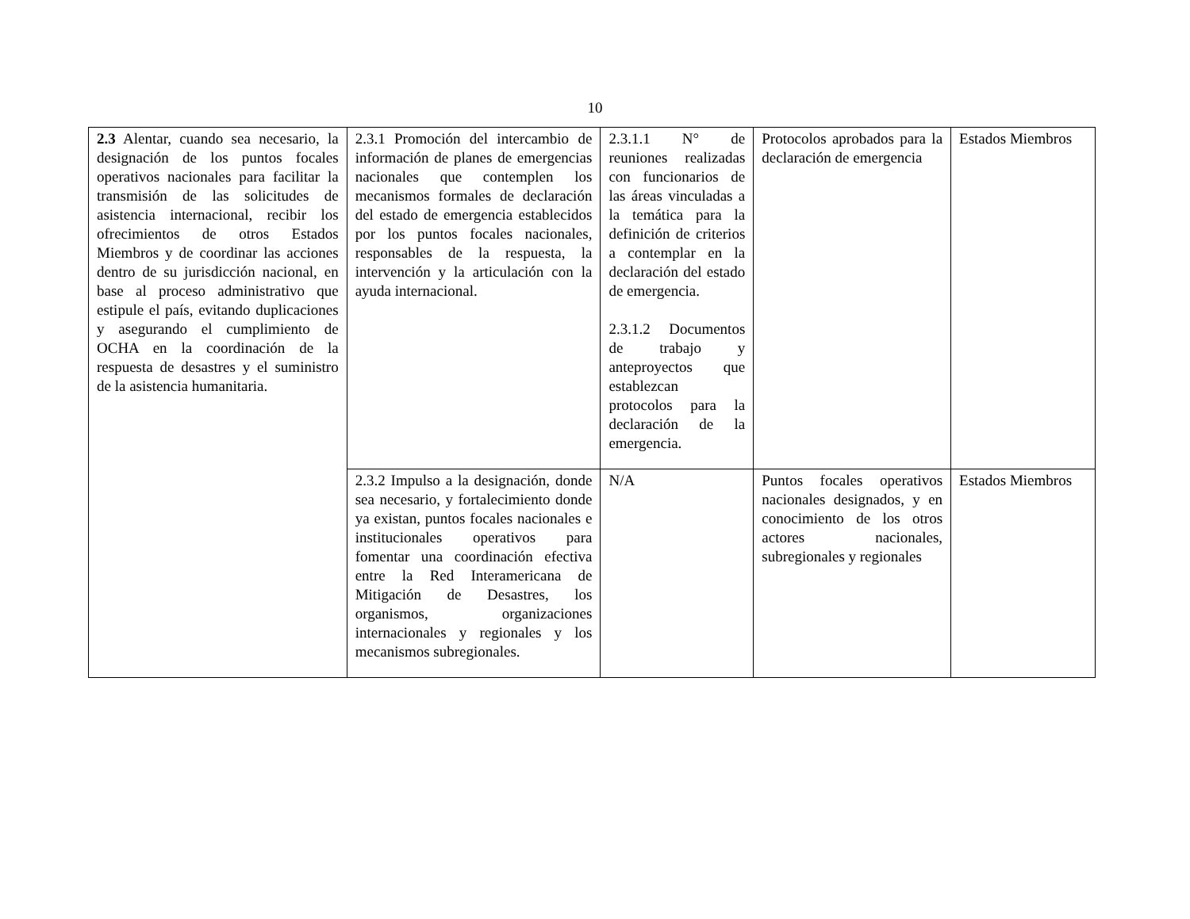10
| 2.3 Alentar, cuando sea necesario, la designación de los puntos focales operativos nacionales para facilitar la transmisión de las solicitudes de asistencia internacional, recibir los ofrecimientos de otros Estados Miembros y de coordinar las acciones dentro de su jurisdicción nacional, en base al proceso administrativo que estipule el país, evitando duplicaciones y asegurando el cumplimiento de OCHA en la coordinación de la respuesta de desastres y el suministro de la asistencia humanitaria. | 2.3.1 Promoción del intercambio de información de planes de emergencias nacionales que contemplen los mecanismos formales de declaración del estado de emergencia establecidos por los puntos focales nacionales, responsables de la respuesta, la intervención y la articulación con la ayuda internacional. | 2.3.1.1 N° de reuniones realizadas con funcionarios de las áreas vinculadas a la temática para la definición de criterios a contemplar en la declaración del estado de emergencia. 2.3.1.2 Documentos de trabajo y anteproyectos que establezcan protocolos para la declaración de la emergencia. | Protocolos aprobados para la declaración de emergencia | Estados Miembros |
| | 2.3.2 Impulso a la designación, donde sea necesario, y fortalecimiento donde ya existan, puntos focales nacionales e institucionales operativos para fomentar una coordinación efectiva entre la Red Interamericana de Mitigación de Desastres, los organismos, organizaciones internacionales y regionales y los mecanismos subregionales. | N/A | Puntos focales operativos nacionales designados, y en conocimiento de los otros actores nacionales, subregionales y regionales | Estados Miembros |